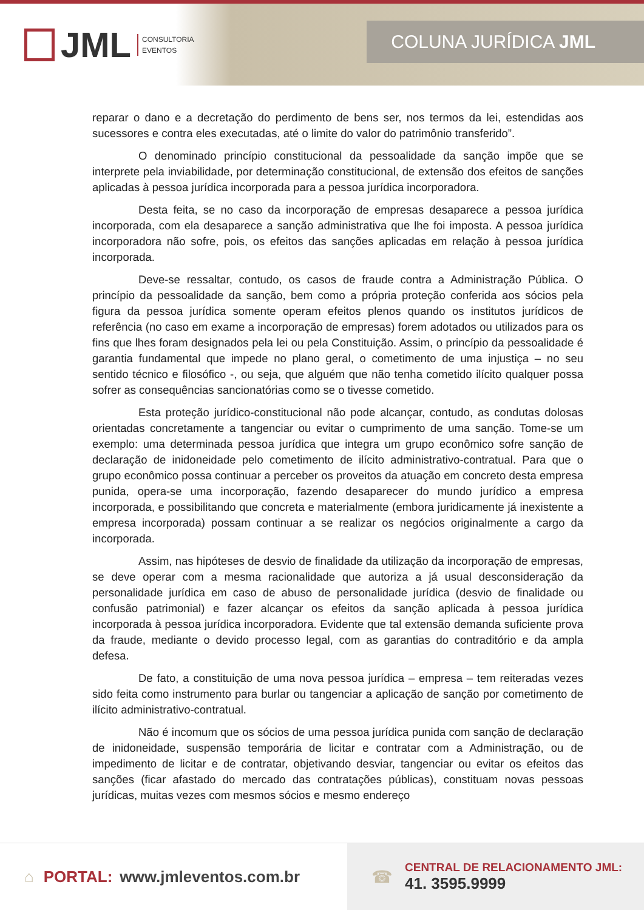JML
CONSULTORIA
EVENTOS
COLUNA JURÍDICA JML
reparar o dano e a decretação do perdimento de bens ser, nos termos da lei, estendidas aos sucessores e contra eles executadas, até o limite do valor do patrimônio transferido”.
O denominado princípio constitucional da pessoalidade da sanção impõe que se interprete pela inviabilidade, por determinação constitucional, de extensão dos efeitos de sanções aplicadas à pessoa jurídica incorporada para a pessoa jurídica incorporadora.
Desta feita, se no caso da incorporação de empresas desaparece a pessoa jurídica incorporada, com ela desaparece a sanção administrativa que lhe foi imposta. A pessoa jurídica incorporadora não sofre, pois, os efeitos das sanções aplicadas em relação à pessoa jurídica incorporada.
Deve-se ressaltar, contudo, os casos de fraude contra a Administração Pública. O princípio da pessoalidade da sanção, bem como a própria proteção conferida aos sócios pela figura da pessoa jurídica somente operam efeitos plenos quando os institutos jurídicos de referência (no caso em exame a incorporação de empresas) forem adotados ou utilizados para os fins que lhes foram designados pela lei ou pela Constituição. Assim, o princípio da pessoalidade é garantia fundamental que impede no plano geral, o cometimento de uma injustiça – no seu sentido técnico e filosófico -, ou seja, que alguém que não tenha cometido ilícito qualquer possa sofrer as consequências sancionatórias como se o tivesse cometido.
Esta proteção jurídico-constitucional não pode alcançar, contudo, as condutas dolosas orientadas concretamente a tangenciar ou evitar o cumprimento de uma sanção. Tome-se um exemplo: uma determinada pessoa jurídica que integra um grupo econômico sofre sanção de declaração de inidoneidade pelo cometimento de ilícito administrativo-contratual. Para que o grupo econômico possa continuar a perceber os proveitos da atuação em concreto desta empresa punida, opera-se uma incorporação, fazendo desaparecer do mundo jurídico a empresa incorporada, e possibilitando que concreta e materialmente (embora juridicamente já inexistente a empresa incorporada) possam continuar a se realizar os negócios originalmente a cargo da incorporada.
Assim, nas hipóteses de desvio de finalidade da utilização da incorporação de empresas, se deve operar com a mesma racionalidade que autoriza a já usual desconsideração da personalidade jurídica em caso de abuso de personalidade jurídica (desvio de finalidade ou confusão patrimonial) e fazer alcançar os efeitos da sanção aplicada à pessoa jurídica incorporada à pessoa jurídica incorporadora. Evidente que tal extensão demanda suficiente prova da fraude, mediante o devido processo legal, com as garantias do contraditório e da ampla defesa.
De fato, a constituição de uma nova pessoa jurídica – empresa – tem reiteradas vezes sido feita como instrumento para burlar ou tangenciar a aplicação de sanção por cometimento de ilícito administrativo-contratual.
Não é incomum que os sócios de uma pessoa jurídica punida com sanção de declaração de inidoneidade, suspensão temporária de licitar e contratar com a Administração, ou de impedimento de licitar e de contratar, objetivando desviar, tangenciar ou evitar os efeitos das sanções (ficar afastado do mercado das contratações públicas), constituam novas pessoas jurídicas, muitas vezes com mesmos sócios e mesmo endereço
⌂ PORTAL: www.jmleventos.com.br ☎
CENTRAL DE RELACIONAMENTO JML:
41. 3595.9999